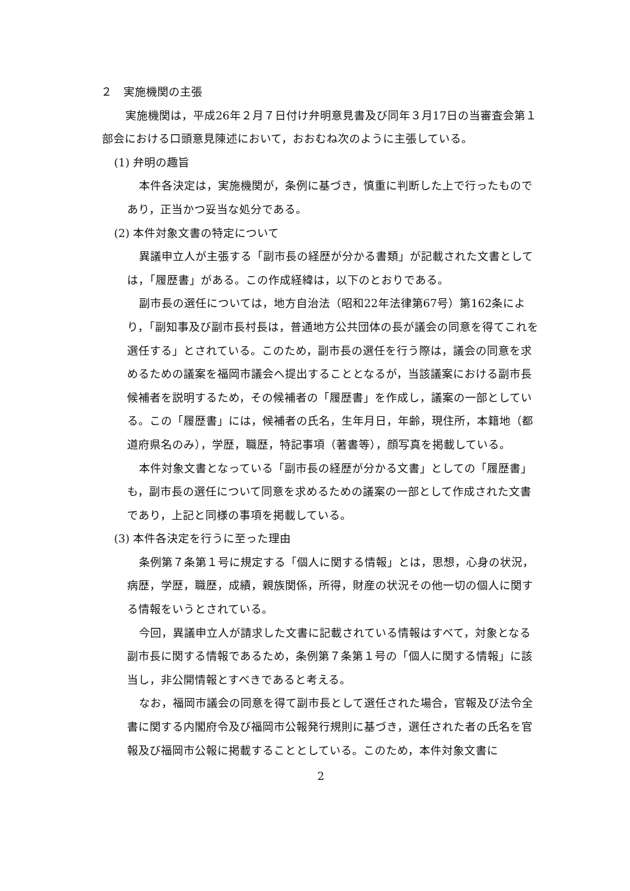２　実施機関の主張
　実施機関は，平成26年２月７日付け弁明意見書及び同年３月17日の当審査会第１部会における口頭意見陳述において，おおむね次のように主張している。
(1) 弁明の趣旨
本件各決定は，実施機関が，条例に基づき，慎重に判断した上で行ったものであり，正当かつ妥当な処分である。
(2) 本件対象文書の特定について
異議申立人が主張する「副市長の経歴が分かる書類」が記載された文書としては，「履歴書」がある。この作成経緯は，以下のとおりである。
副市長の選任については，地方自治法（昭和22年法律第67号）第162条により，「副知事及び副市長村長は，普通地方公共団体の長が議会の同意を得てこれを選任する」とされている。このため，副市長の選任を行う際は，議会の同意を求めるための議案を福岡市議会へ提出することとなるが，当該議案における副市長候補者を説明するため，その候補者の「履歴書」を作成し，議案の一部としている。この「履歴書」には，候補者の氏名，生年月日，年齢，現住所，本籍地（都道府県名のみ），学歴，職歴，特記事項（著書等），顔写真を掲載している。
本件対象文書となっている「副市長の経歴が分かる文書」としての「履歴書」も，副市長の選任について同意を求めるための議案の一部として作成された文書であり，上記と同様の事項を掲載している。
(3) 本件各決定を行うに至った理由
条例第７条第１号に規定する「個人に関する情報」とは，思想，心身の状況，病歴，学歴，職歴，成績，親族関係，所得，財産の状況その他一切の個人に関する情報をいうとされている。
今回，異議申立人が請求した文書に記載されている情報はすべて，対象となる副市長に関する情報であるため，条例第７条第１号の「個人に関する情報」に該当し，非公開情報とすべきであると考える。
なお，福岡市議会の同意を得て副市長として選任された場合，官報及び法令全書に関する内閣府令及び福岡市公報発行規則に基づき，選任された者の氏名を官報及び福岡市公報に掲載することとしている。このため，本件対象文書に
2